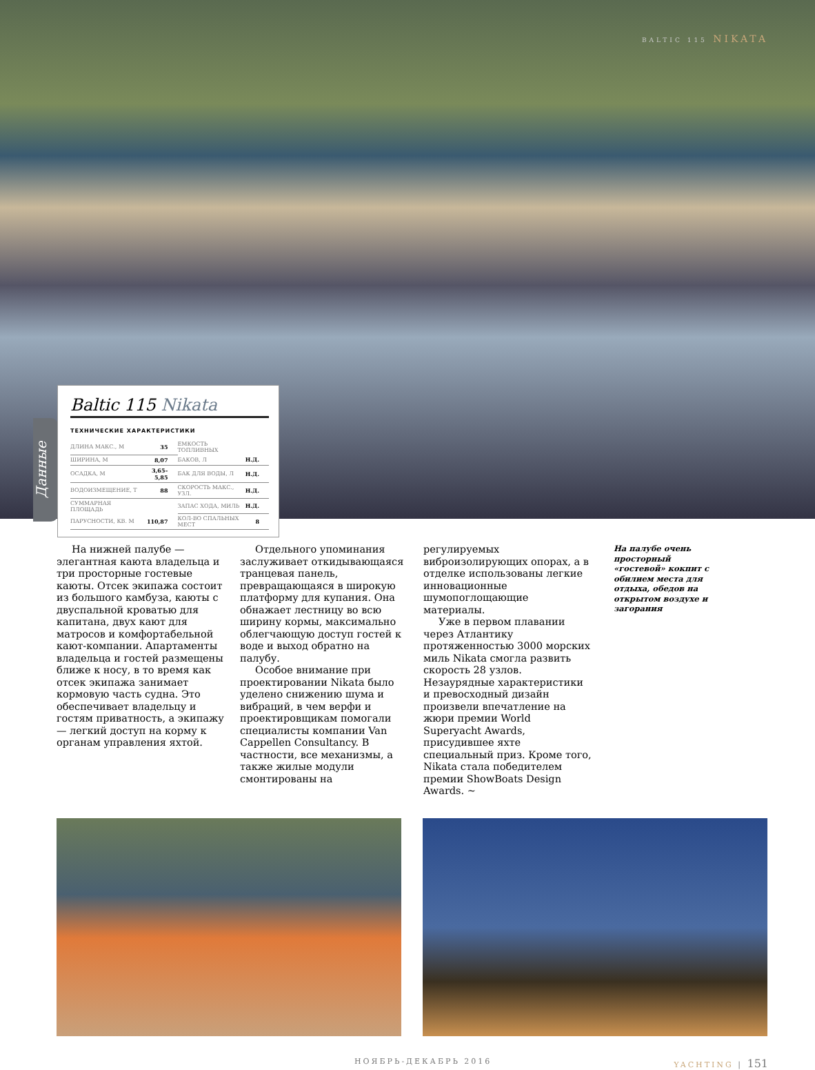BALTIC 115 NIKATA
Данные
Baltic 115 Nikata
ТЕХНИЧЕСКИЕ ХАРАКТЕРИСТИКИ
| ДЛИНА МАКС., М | 35 | ЕМКОСТЬ ТОПЛИВНЫХ | |
| ШИРИНА, М | 8,07 | БАКОВ, Л | Н.Д. |
| ОСАДКА, М | 3,65–5,85 | БАК ДЛЯ ВОДЫ, Л | Н.Д. |
| ВОДОИЗМЕЩЕНИЕ, Т | 88 | СКОРОСТЬ МАКС., УЗЛ. | Н.Д. |
| СУММАРНАЯ ПЛОЩАДЬ | | ЗАПАС ХОДА, МИЛЬ | Н.Д. |
| ПАРУСНОСТИ, КВ. М | 110,87 | КОЛ-ВО СПАЛЬНЫХ МЕСТ | 8 |
На нижней палубе — элегантная каюта владельца и три просторные гостевые каюты. Отсек экипажа состоит из большого камбуза, каюты с двуспальной кроватью для капитана, двух кают для матросов и комфортабельной кают-компании. Апартаменты владельца и гостей размещены ближе к носу, в то время как отсек экипажа занимает кормовую часть судна. Это обеспечивает владельцу и гостям приватность, а экипажу — легкий доступ на корму к органам управления яхтой.
Отдельного упоминания заслуживает откидывающаяся транцевая панель, превращающаяся в широкую платформу для купания. Она обнажает лестницу во всю ширину кормы, максимально облегчающую доступ гостей к воде и выход обратно на палубу.
Особое внимание при проектировании Nikata было уделено снижению шума и вибраций, в чем верфи и проектировщикам помогали специалисты компании Van Cappellen Consultancy. В частности, все механизмы, а также жилые модули смонтированы на
регулируемых виброизолирующих опорах, а в отделке использованы легкие инновационные шумопоглощающие материалы.
Уже в первом плавании через Атлантику протяженностью 3000 морских миль Nikata смогла развить скорость 28 узлов. Незаурядные характеристики и превосходный дизайн произвели впечатление на жюри премии World Superyacht Awards, присудившее яхте специальный приз. Кроме того, Nikata стала победителем премии ShowBoats Design Awards. ~
На палубе очень просторный «гостевой» кокпит с обилием места для отдыха, обедов на открытом воздухе и загорания
НОЯБРЬ-ДЕКАБРЬ 2016 YACHTING | 151